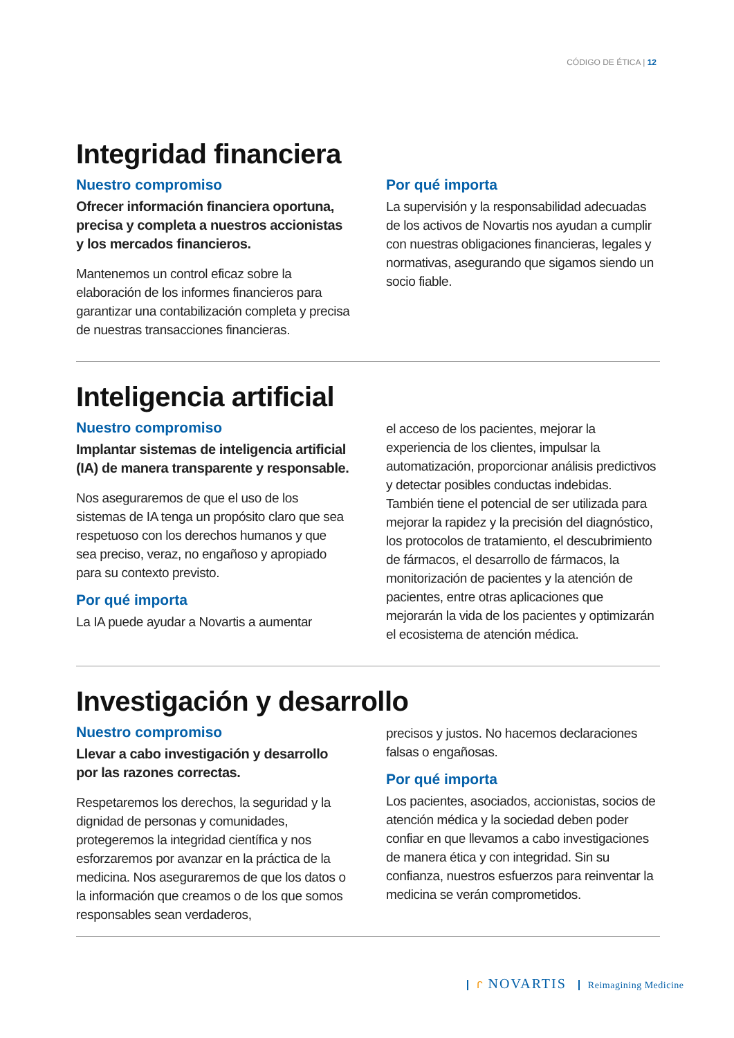CÓDIGO DE ÉTICA | 12
Integridad financiera
Nuestro compromiso
Ofrecer información financiera oportuna, precisa y completa a nuestros accionistas y los mercados financieros.
Mantenemos un control eficaz sobre la elaboración de los informes financieros para garantizar una contabilización completa y precisa de nuestras transacciones financieras.
Por qué importa
La supervisión y la responsabilidad adecuadas de los activos de Novartis nos ayudan a cumplir con nuestras obligaciones financieras, legales y normativas, asegurando que sigamos siendo un socio fiable.
Inteligencia artificial
Nuestro compromiso
Implantar sistemas de inteligencia artificial (IA) de manera transparente y responsable.
Nos aseguraremos de que el uso de los sistemas de IA tenga un propósito claro que sea respetuoso con los derechos humanos y que sea preciso, veraz, no engañoso y apropiado para su contexto previsto.
Por qué importa
La IA puede ayudar a Novartis a aumentar
el acceso de los pacientes, mejorar la experiencia de los clientes, impulsar la automatización, proporcionar análisis predictivos y detectar posibles conductas indebidas. También tiene el potencial de ser utilizada para mejorar la rapidez y la precisión del diagnóstico, los protocolos de tratamiento, el descubrimiento de fármacos, el desarrollo de fármacos, la monitorización de pacientes y la atención de pacientes, entre otras aplicaciones que mejorarán la vida de los pacientes y optimizarán el ecosistema de atención médica.
Investigación y desarrollo
Nuestro compromiso
Llevar a cabo investigación y desarrollo por las razones correctas.
Respetaremos los derechos, la seguridad y la dignidad de personas y comunidades, protegeremos la integridad científica y nos esforzaremos por avanzar en la práctica de la medicina. Nos aseguraremos de que los datos o la información que creamos o de los que somos responsables sean verdaderos,
precisos y justos. No hacemos declaraciones falsas o engañosas.
Por qué importa
Los pacientes, asociados, accionistas, socios de atención médica y la sociedad deben poder confiar en que llevamos a cabo investigaciones de manera ética y con integridad. Sin su confianza, nuestros esfuerzos para reinventar la medicina se verán comprometidos.
ᒋ NOVARTIS Reimagining Medicine